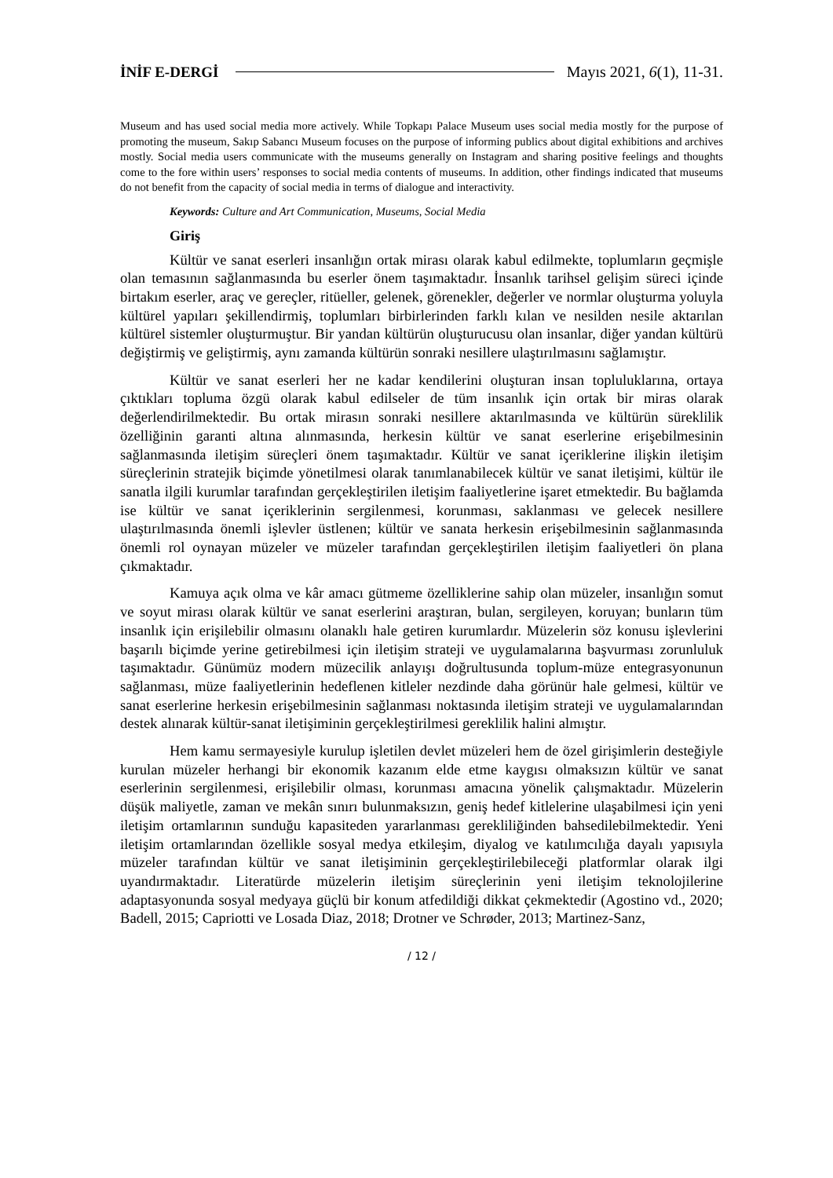İNİF E-DERGİ Mayıs 2021, 6(1), 11-31.
Museum and has used social media more actively. While Topkapı Palace Museum uses social media mostly for the purpose of promoting the museum, Sakıp Sabancı Museum focuses on the purpose of informing publics about digital exhibitions and archives mostly. Social media users communicate with the museums generally on Instagram and sharing positive feelings and thoughts come to the fore within users’ responses to social media contents of museums. In addition, other findings indicated that museums do not benefit from the capacity of social media in terms of dialogue and interactivity.
Keywords: Culture and Art Communication, Museums, Social Media
Giriş
Kültür ve sanat eserleri insanlığın ortak mirası olarak kabul edilmekte, toplumların geçmişle olan temasının sağlanmasında bu eserler önem taşımaktadır. İnsanlık tarihsel gelişim süreci içinde birtakım eserler, araç ve gereçler, ritüeller, gelenek, görenekler, değerler ve normlar oluşturma yoluyla kültürel yapıları şekillendirmiş, toplumları birbirlerinden farklı kılan ve nesilden nesile aktarılan kültürel sistemler oluşturmuştur. Bir yandan kültürün oluşturucusu olan insanlar, diğer yandan kültürü değiştirmiş ve geliştirmiş, aynı zamanda kültürün sonraki nesillere ulaştırılmasını sağlamıştır.
Kültür ve sanat eserleri her ne kadar kendilerini oluşturan insan topluluklarına, ortaya çıktıkları topluma özgü olarak kabul edilseler de tüm insanlık için ortak bir miras olarak değerlendirilmektedir. Bu ortak mirasın sonraki nesillere aktarılmasında ve kültürün süreklilik özelliğinin garanti altına alınmasında, herkesin kültür ve sanat eserlerine erişebilmesinin sağlanmasında iletişim süreçleri önem taşımaktadır. Kültür ve sanat içeriklerine ilişkin iletişim süreçlerinin stratejik biçimde yönetilmesi olarak tanımlanabilecek kültür ve sanat iletişimi, kültür ile sanatla ilgili kurumlar tarafından gerçekleştirilen iletişim faaliyetlerine işaret etmektedir. Bu bağlamda ise kültür ve sanat içeriklerinin sergilenmesi, korunması, saklanması ve gelecek nesillere ulaştırılmasında önemli işlevler üstlenen; kültür ve sanata herkesin erişebilmesinin sağlanmasında önemli rol oynayan müzeler ve müzeler tarafından gerçekleştirilen iletişim faaliyetleri ön plana çıkmaktadır.
Kamuya açık olma ve kâr amacı gütmeme özelliklerine sahip olan müzeler, insanlığın somut ve soyut mirası olarak kültür ve sanat eserlerini araştıran, bulan, sergileyen, koruyan; bunların tüm insanlık için erişilebilir olmasını olanaklı hale getiren kurumlardır. Müzelerin söz konusu işlevlerini başarılı biçimde yerine getirebilmesi için iletişim strateji ve uygulamalarına başvurması zorunluluk taşımaktadır. Günümüz modern müzecilik anlayışı doğrultusunda toplum-müze entegrasyonunun sağlanması, müze faaliyetlerinin hedeflenen kitleler nezdinde daha görünür hale gelmesi, kültür ve sanat eserlerine herkesin erişebilmesinin sağlanması noktasında iletişim strateji ve uygulamalarından destek alınarak kültür-sanat iletişiminin gerçekleştirilmesi gereklilik halini almıştır.
Hem kamu sermayesiyle kurulup işletilen devlet müzeleri hem de özel girişimlerin desteğiyle kurulan müzeler herhangi bir ekonomik kazanım elde etme kaygısı olmaksızın kültür ve sanat eserlerinin sergilenmesi, erişilebilir olması, korunması amacına yönelik çalışmaktadır. Müzelerin düşük maliyetle, zaman ve mekân sınırı bulunmaksızın, geniş hedef kitlelerine ulaşabilmesi için yeni iletişim ortamlarının sunduğu kapasiteden yararlanması gerekliliğinden bahsedilebilmektedir. Yeni iletişim ortamlarından özellikle sosyal medya etkileşim, diyalog ve katılımcılığa dayalı yapısıyla müzeler tarafından kültür ve sanat iletişiminin gerçekleştirilebileceği platformlar olarak ilgi uyandırmaktadır. Literatürde müzelerin iletişim süreçlerinin yeni iletişim teknolojilerine adaptasyonunda sosyal medyaya güçlü bir konum atfedildiği dikkat çekmektedir (Agostino vd., 2020; Badell, 2015; Capriotti ve Losada Diaz, 2018; Drotner ve Schrøder, 2013; Martinez-Sanz,
/ 12 /